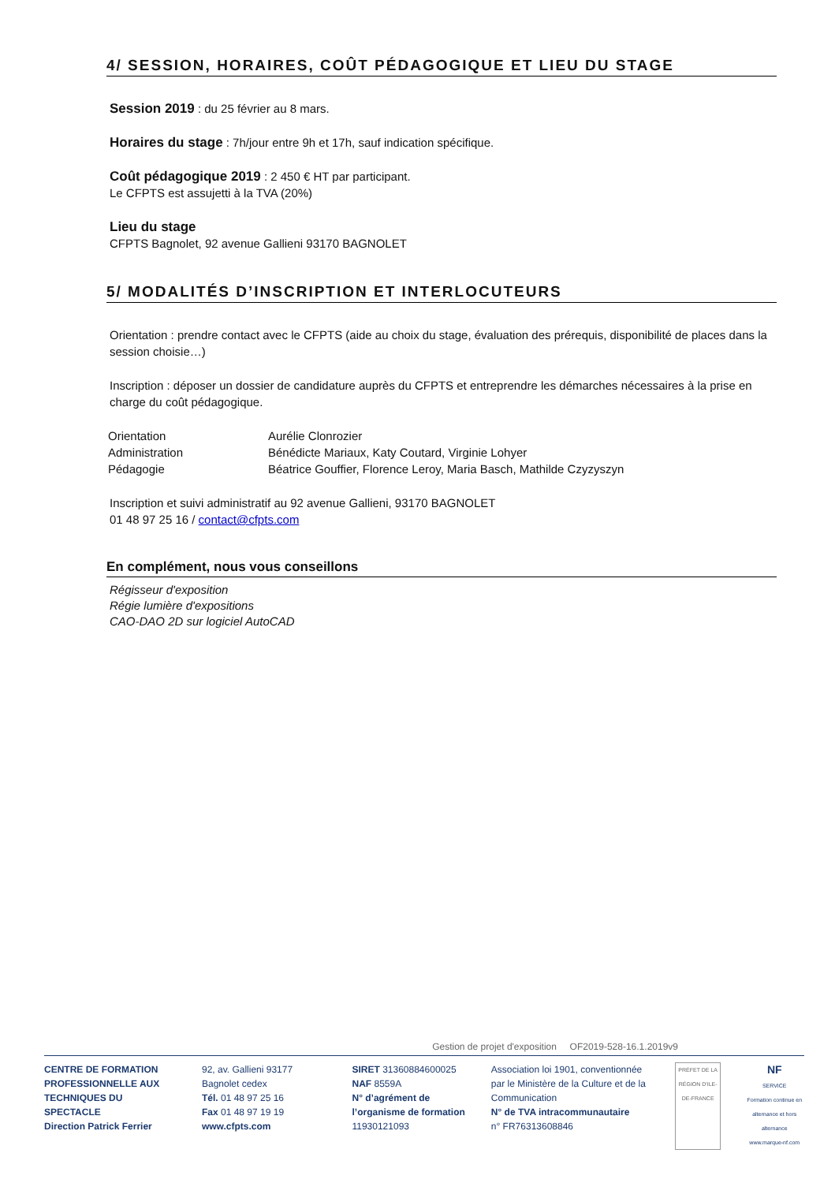4/ SESSION, HORAIRES, COÛT PÉDAGOGIQUE ET LIEU DU STAGE
Session 2019 : du 25 février au 8 mars.
Horaires du stage : 7h/jour entre 9h et 17h, sauf indication spécifique.
Coût pédagogique 2019 : 2 450 € HT par participant.
Le CFPTS est assujetti à la TVA (20%)
Lieu du stage
CFPTS Bagnolet, 92 avenue Gallieni 93170 BAGNOLET
5/ MODALITÉS D’INSCRIPTION ET INTERLOCUTEURS
Orientation : prendre contact avec le CFPTS (aide au choix du stage, évaluation des prérequis, disponibilité de places dans la session choisie…)
Inscription : déposer un dossier de candidature auprès du CFPTS et entreprendre les démarches nécessaires à la prise en charge du coût pédagogique.
| Orientation | Aurélie Clonrozier |
| Administration | Bénédicte Mariaux, Katy Coutard, Virginie Lohyer |
| Pédagogie | Béatrice Gouffier, Florence Leroy, Maria Basch, Mathilde Czyzyszyn |
Inscription et suivi administratif au 92 avenue Gallieni, 93170 BAGNOLET
01 48 97 25 16 / contact@cfpts.com
En complément, nous vous conseillons
Régisseur d'exposition
Régie lumière d'expositions
CAO-DAO 2D sur logiciel AutoCAD
Gestion de projet d'exposition OF2019-528-16.1.2019v9
CENTRE DE FORMATION PROFESSIONNELLE AUX TECHNIQUES DU SPECTACLE
Direction Patrick Ferrier
92, av. Gallieni 93177 Bagnolet cedex
Tél. 01 48 97 25 16
Fax 01 48 97 19 19
www.cfpts.com
SIRET 31360884600025
NAF 8559A
N° d’agrément de l’organisme de formation 11930121093
Association loi 1901, conventionnée par le Ministère de la Culture et de la Communication
N° de TVA intracommunautaire
n° FR76313608846
PRÉFET DE LA RÉGION D'ILE-DE-FRANCE
NF
SERVICE
Formation continue en alternance et hors alternance
www.marque-nf.com